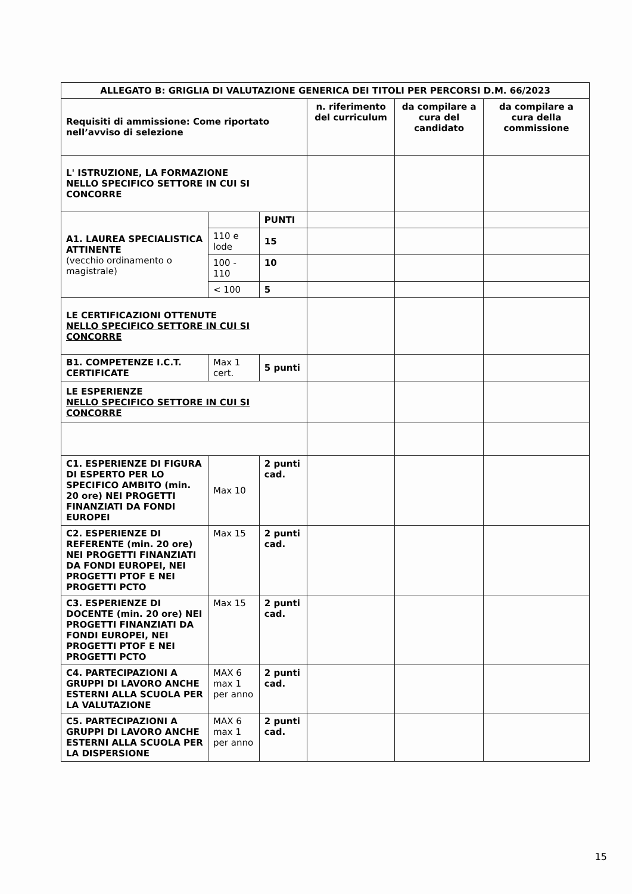| ALLEGATO B: GRIGLIA DI VALUTAZIONE GENERICA DEI TITOLI PER PERCORSI D.M. 66/2023 | | | | | |
| --- | --- | --- | --- | --- | --- |
| Requisiti di ammissione: Come riportato nell’avviso di selezione | | | n. riferimento del curriculum | da compilare a cura del candidato | da compilare a cura della commissione |
| L' ISTRUZIONE, LA FORMAZIONE NELLO SPECIFICO SETTORE IN CUI SI CONCORRE | | | | | |
| A1. LAUREA SPECIALISTICA ATTINENTE (vecchio ordinamento o magistrale) | | PUNTI | | | |
| | 110 e lode | 15 | | | |
| | 100 - 110 | 10 | | | |
| | < 100 | 5 | | | |
| LE CERTIFICAZIONI OTTENUTE NELLO SPECIFICO SETTORE IN CUI SI CONCORRE | | | | | |
| B1. COMPETENZE I.C.T. CERTIFICATE | Max 1 cert. | 5 punti | | | |
| LE ESPERIENZE NELLO SPECIFICO SETTORE IN CUI SI CONCORRE | | | | | |
| C1. ESPERIENZE DI FIGURA DI ESPERTO PER LO SPECIFICO AMBITO (min. 20 ore) NEI PROGETTI FINANZIATI DA FONDI EUROPEI | Max 10 | 2 punti cad. | | | |
| C2. ESPERIENZE DI REFERENTE (min. 20 ore) NEI PROGETTI FINANZIATI DA FONDI EUROPEI, NEI PROGETTI PTOF E NEI PROGETTI PCTO | Max 15 | 2 punti cad. | | | |
| C3. ESPERIENZE DI DOCENTE (min. 20 ore) NEI PROGETTI FINANZIATI DA FONDI EUROPEI, NEI PROGETTI PTOF E NEI PROGETTI PCTO | Max 15 | 2 punti cad. | | | |
| C4. PARTECIPAZIONI A GRUPPI DI LAVORO ANCHE ESTERNI ALLA SCUOLA PER LA VALUTAZIONE | MAX 6 max 1 per anno | 2 punti cad. | | | |
| C5. PARTECIPAZIONI A GRUPPI DI LAVORO ANCHE ESTERNI ALLA SCUOLA PER LA DISPERSIONE | MAX 6 max 1 per anno | 2 punti cad. | | | |
15